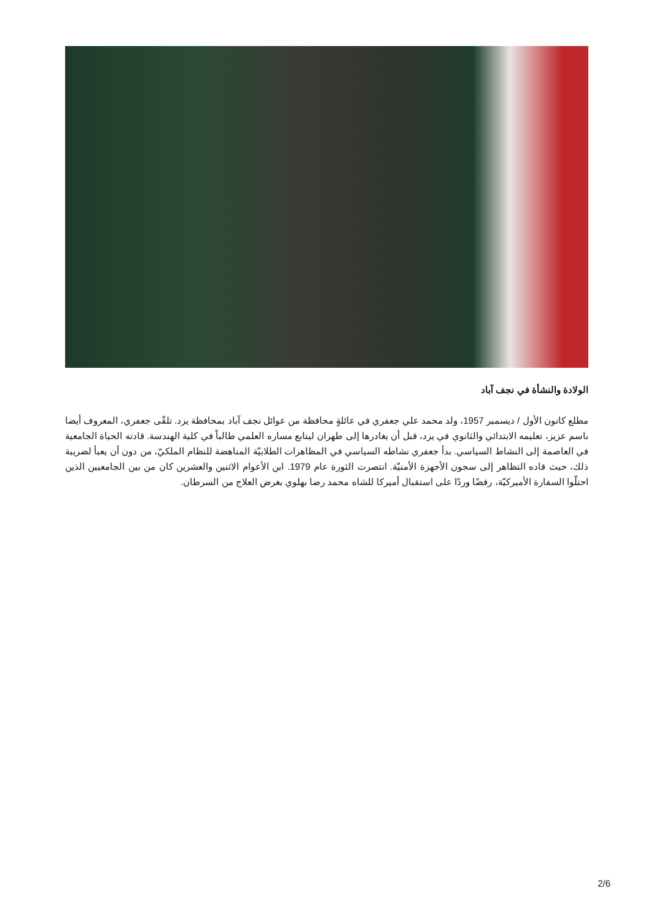الولادة والنشأة في نجف آباد
مطلع كانون الأول / ديسمبر 1957، ولد محمد علي جعفري في عائلةٍ محافظة من عوائل نجف آباد بمحافظة يزد. تلقّى جعفري، المعروف أيضا باسم عزيز، تعليمه الابتدائي والثانوي في يزد، قبل أن يغادرها إلى طهران ليتابع مساره العلمي طالباً في كلية الهندسة. قادته الحياة الجامعية في العاصمة إلى النشاط السياسي. بدأ جعفري نشاطه السياسي في المظاهرات الطلابيّة المناهضة للنظام الملكيّ، من دون أن يعبأ لضريبة ذلك، حيث قاده التظاهر إلى سجون الأجهزة الأمنيّة. انتصرت الثورة عام 1979. ابن الأعوام الاثنين والعشرين كان من بين الجامعيين الذين احتلّوا السفارة الأميركيّة، رفضًا وردًا على استقبال أميركا للشاه محمد رضا بهلوي بغرض العلاج من السرطان.
2/6